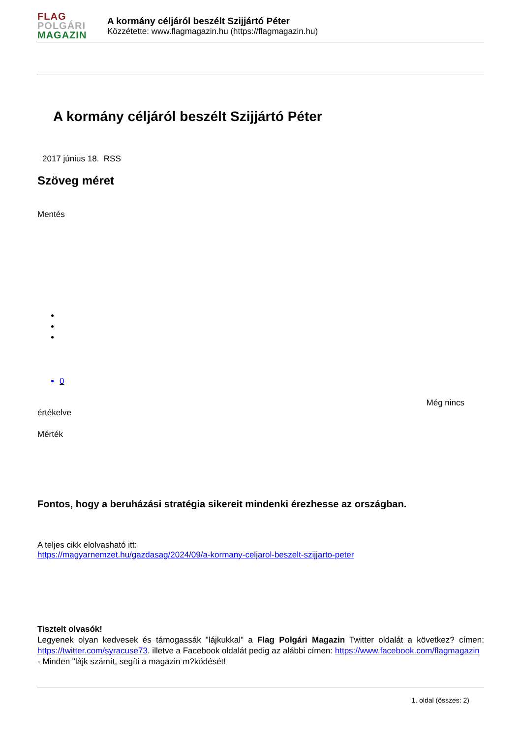FLAG
POLGÁRI
MAGAZIN
A kormány céljáról beszélt Szijjártó Péter
Közzétette: www.flagmagazin.hu (https://flagmagazin.hu)
A kormány céljáról beszélt Szijjártó Péter
2017 június 18. RSS
Szöveg méret
Mentés
0
Még nincs
értékelve
Mérték
Fontos, hogy a beruházási stratégia sikereit mindenki érezhesse az országban.
A teljes cikk elolvasható itt:
https://magyarnemzet.hu/gazdasag/2024/09/a-kormany-celjarol-beszelt-szijjarto-peter
Tisztelt olvasók!
Legyenek olyan kedvesek és támogassák "lájkukkal" a Flag Polgári Magazin Twitter oldalát a következ? címen: https://twitter.com/syracuse73. illetve a Facebook oldalát pedig az alábbi címen: https://www.facebook.com/flagmagazin
- Minden "lájk számít, segíti a magazin m?ködését!
1. oldal (összes: 2)